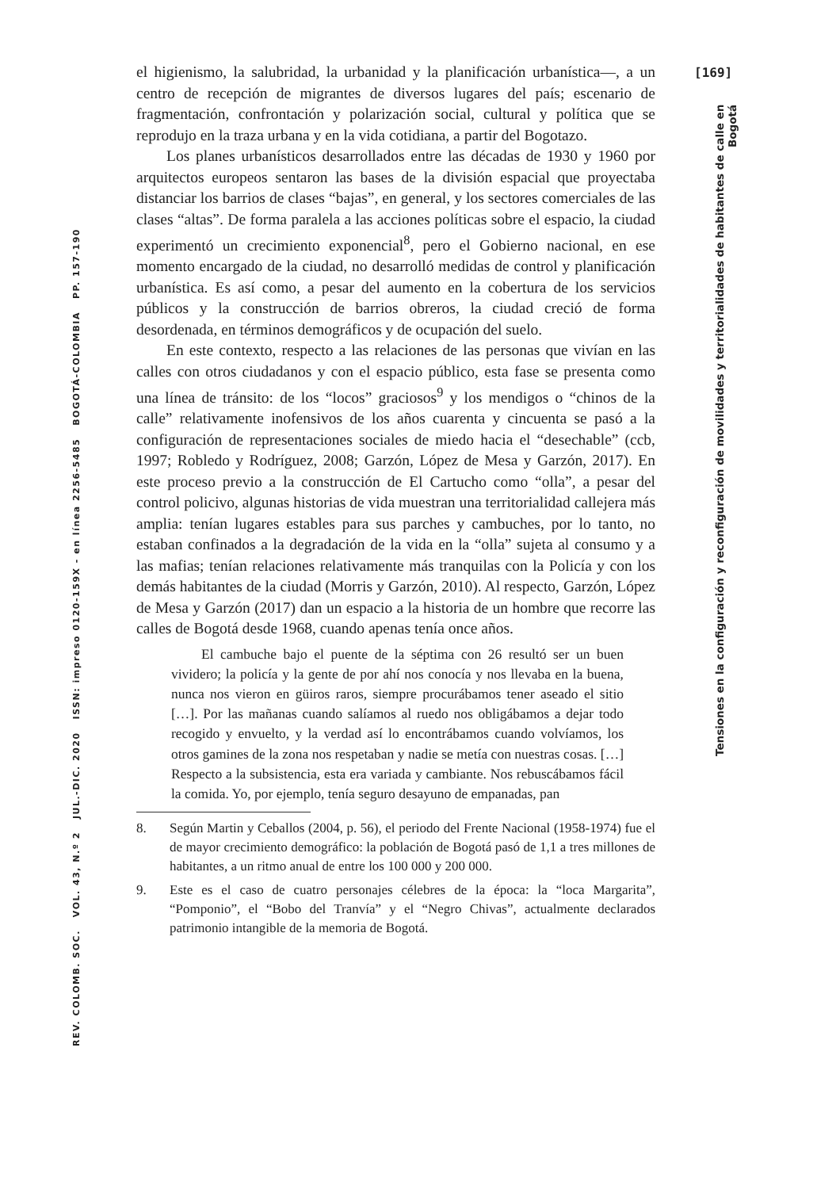[169]
el higienismo, la salubridad, la urbanidad y la planificación urbanística—, a un centro de recepción de migrantes de diversos lugares del país; escenario de fragmentación, confrontación y polarización social, cultural y política que se reprodujo en la traza urbana y en la vida cotidiana, a partir del Bogotazo.
Los planes urbanísticos desarrollados entre las décadas de 1930 y 1960 por arquitectos europeos sentaron las bases de la división espacial que proyectaba distanciar los barrios de clases “bajas”, en general, y los sectores comerciales de las clases “altas”. De forma paralela a las acciones políticas sobre el espacio, la ciudad experimentó un crecimiento exponencial<sup>8</sup>, pero el Gobierno nacional, en ese momento encargado de la ciudad, no desarrolló medidas de control y planificación urbanística. Es así como, a pesar del aumento en la cobertura de los servicios públicos y la construcción de barrios obreros, la ciudad creció de forma desordenada, en términos demográficos y de ocupación del suelo.
En este contexto, respecto a las relaciones de las personas que vivían en las calles con otros ciudadanos y con el espacio público, esta fase se presenta como una línea de tránsito: de los “locos” graciosos<sup>9</sup> y los mendigos o “chinos de la calle” relativamente inofensivos de los años cuarenta y cincuenta se pasó a la configuración de representaciones sociales de miedo hacia el “desechable” (ccb, 1997; Robledo y Rodríguez, 2008; Garzón, López de Mesa y Garzón, 2017). En este proceso previo a la construcción de El Cartucho como “olla”, a pesar del control policivo, algunas historias de vida muestran una territorialidad callejera más amplia: tenían lugares estables para sus parches y cambuches, por lo tanto, no estaban confinados a la degradación de la vida en la “olla” sujeta al consumo y a las mafias; tenían relaciones relativamente más tranquilas con la Policía y con los demás habitantes de la ciudad (Morris y Garzón, 2010). Al respecto, Garzón, López de Mesa y Garzón (2017) dan un espacio a la historia de un hombre que recorre las calles de Bogotá desde 1968, cuando apenas tenía once años.
El cambuche bajo el puente de la séptima con 26 resultó ser un buen vividero; la policía y la gente de por ahí nos conocía y nos llevaba en la buena, nunca nos vieron en güiros raros, siempre procurábamos tener aseado el sitio […]. Por las mañanas cuando salíamos al ruedo nos obligábamos a dejar todo recogido y envuelto, y la verdad así lo encontrábamos cuando volvíamos, los otros gamines de la zona nos respetaban y nadie se metía con nuestras cosas. […] Respecto a la subsistencia, esta era variada y cambiante. Nos rebuscábamos fácil la comida. Yo, por ejemplo, tenía seguro desayuno de empanadas, pan
8. Según Martin y Ceballos (2004, p. 56), el periodo del Frente Nacional (1958-1974) fue el de mayor crecimiento demográfico: la población de Bogotá pasó de 1,1 a tres millones de habitantes, a un ritmo anual de entre los 100 000 y 200 000.
9. Este es el caso de cuatro personajes célebres de la época: la “loca Margarita”, “Pomponio”, el “Bobo del Tranvía” y el “Negro Chivas”, actualmente declarados patrimonio intangible de la memoria de Bogotá.
Tensiones en la configuración y reconfiguración de movilidades y territorialidades de habitantes de calle en Bogotá
REV. COLOMB. SOC. VOL. 43, N.º 2 JUL.-DIC. 2020 ISSN: impreso 0120-159X - en línea 2256-5485 BOGOTÁ-COLOMBIA PP. 157-190